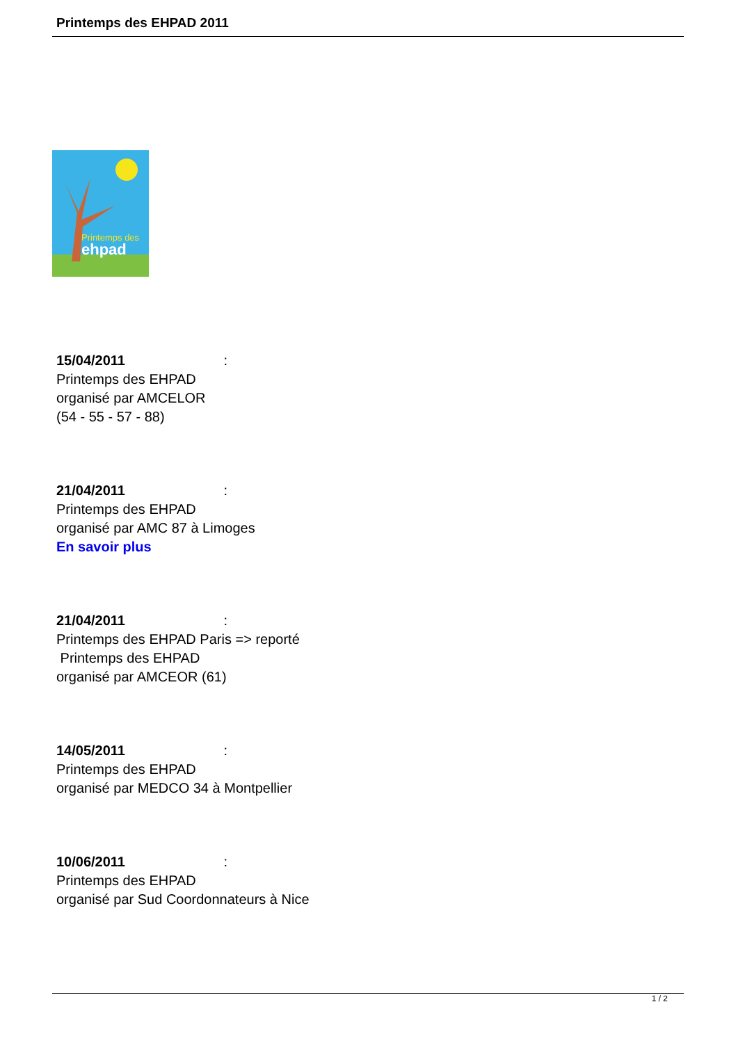Printemps des EHPAD 2011
ehpad
Printemps des
15/04/2011 :
Printemps des EHPAD
organisé par AMCELOR
(54 - 55 - 57 - 88)
21/04/2011 :
Printemps des EHPAD
organisé par AMC 87 à Limoges
En savoir plus
21/04/2011 :
Printemps des EHPAD Paris => reporté
Printemps des EHPAD
organisé par AMCEOR (61)
14/05/2011 :
Printemps des EHPAD
organisé par MEDCO 34 à Montpellier
10/06/2011 :
Printemps des EHPAD
organisé par Sud Coordonnateurs à Nice
1 / 2